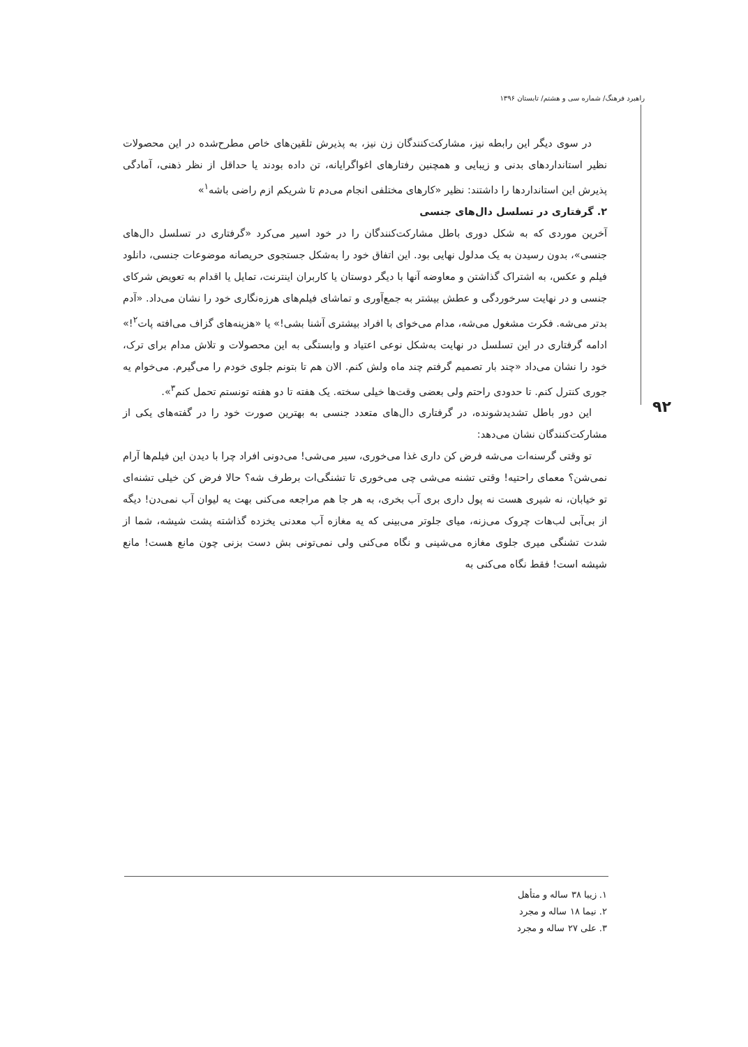راهبرد فرهنگ/ شماره سی و هشتم/ تابستان ۱۳۹۶
۹۲
در سوی دیگر این رابطه نیز، مشارکت‌کنندگان زن نیز، به پذیرش تلقین‌های خاص مطرح‌شده در این محصولات نظیر استانداردهای بدنی و زیبایی و همچنین رفتارهای اغواگرایانه، تن داده بودند یا حداقل از نظر ذهنی، آمادگی پذیرش این استانداردها را داشتند: نظیر «کارهای مختلفی انجام می‌دم تا شریکم ازم راضی باشه<sup>۱</sup>»
۲. گرفتاری در تسلسل دال‌های جنسی
آخرین موردی که به شکل دوری باطل مشارکت‌کنندگان را در خود اسیر می‌کرد «گرفتاری در تسلسل دال‌های جنسی»، بدون رسیدن به یک مدلول نهایی بود. این اتفاق خود را به‌شکل جستجوی حریصانه موضوعات جنسی، دانلود فیلم و عکس، به اشتراک گذاشتن و معاوضه آنها با دیگر دوستان یا کاربران اینترنت، تمایل یا اقدام به تعویض شرکای جنسی و در نهایت سرخوردگی و عطش بیشتر به جمع‌آوری و تماشای فیلم‌های هرزه‌نگاری خود را نشان می‌داد. «آدم بدتر می‌شه. فکرت مشغول می‌شه، مدام می‌خوای با افراد بیشتری آشنا بشی!» یا «هزینه‌های گزاف می‌افته پات<sup>۲</sup>!» ادامه گرفتاری در این تسلسل در نهایت به‌شکل نوعی اعتیاد و وابستگی به این محصولات و تلاش مدام برای ترک، خود را نشان می‌داد «چند بار تصمیم گرفتم چند ماه ولش کنم. الان هم تا بتونم جلوی خودم را می‌گیرم. می‌خوام یه جوری کنترل کنم. تا حدودی راحتم ولی بعضی وقت‌ها خیلی سخته. یک هفته تا دو هفته تونستم تحمل کنم<sup>۳</sup>».
این دور باطل تشدیدشونده، در گرفتاری دال‌های متعدد جنسی به بهترین صورت خود را در گفته‌های یکی از مشارکت‌کنندگان نشان می‌دهد:
تو وقتی گرسنه‌ات می‌شه فرض کن داری غذا می‌خوری، سیر می‌شی! می‌دونی افراد چرا با دیدن این فیلم‌ها آرام نمی‌شن؟ معمای راحتیه! وقتی تشنه می‌شی چی می‌خوری تا تشنگی‌ات برطرف شه؟ حالا فرض کن خیلی تشنه‌ای تو خیابان، نه شیری هست نه پول داری بری آب بخری، به هر جا هم مراجعه می‌کنی بهت یه لیوان آب نمی‌دن! دیگه از بی‌آبی لب‌هات چروک می‌زنه، میای جلوتر می‌بینی که یه مغازه آب معدنی یخزده گذاشته پشت شیشه، شما از شدت تشنگی میری جلوی مغازه می‌شینی و نگاه می‌کنی ولی نمی‌تونی بش دست بزنی چون مانع هست! مانع شیشه است! فقط نگاه می‌کنی به
۱. زیبا ۳۸ ساله و متأهل
۲. نیما ۱۸ ساله و مجرد
۳. علی ۲۷ ساله و مجرد